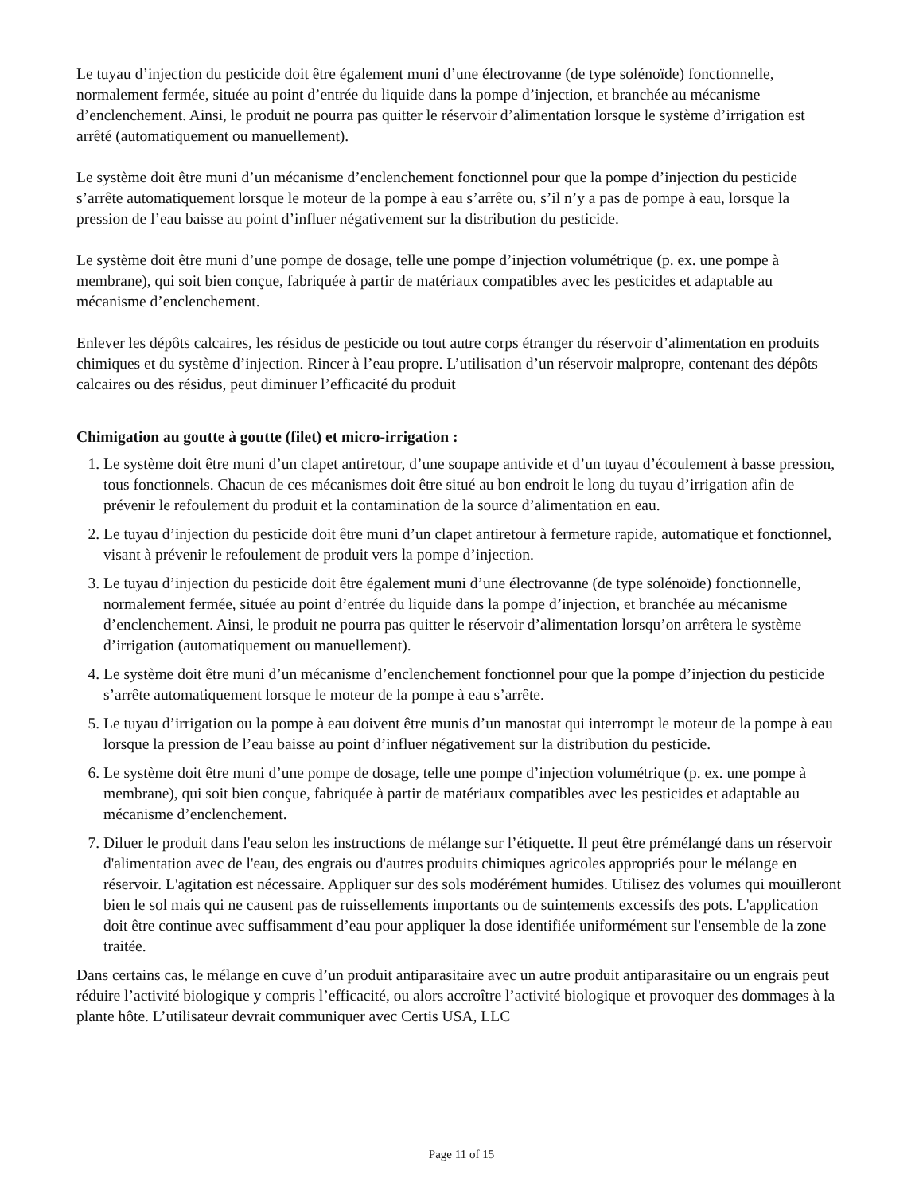Le tuyau d’injection du pesticide doit être également muni d’une électrovanne (de type solénoïde) fonctionnelle, normalement fermée, située au point d’entrée du liquide dans la pompe d’injection, et branchée au mécanisme d’enclenchement. Ainsi, le produit ne pourra pas quitter le réservoir d’alimentation lorsque le système d’irrigation est arrêté (automatiquement ou manuellement).
Le système doit être muni d’un mécanisme d’enclenchement fonctionnel pour que la pompe d’injection du pesticide s’arrête automatiquement lorsque le moteur de la pompe à eau s’arrête ou, s’il n’y a pas de pompe à eau, lorsque la pression de l’eau baisse au point d’influer négativement sur la distribution du pesticide.
Le système doit être muni d’une pompe de dosage, telle une pompe d’injection volumétrique (p. ex. une pompe à membrane), qui soit bien conçue, fabriquée à partir de matériaux compatibles avec les pesticides et adaptable au mécanisme d’enclenchement.
Enlever les dépôts calcaires, les résidus de pesticide ou tout autre corps étranger du réservoir d’alimentation en produits chimiques et du système d’injection. Rincer à l’eau propre. L’utilisation d’un réservoir malpropre, contenant des dépôts calcaires ou des résidus, peut diminuer l’efficacité du produit
Chimigation au goutte à goutte (filet) et micro-irrigation :
1. Le système doit être muni d’un clapet antiretour, d’une soupape antivide et d’un tuyau d’écoulement à basse pression, tous fonctionnels. Chacun de ces mécanismes doit être situé au bon endroit le long du tuyau d’irrigation afin de prévenir le refoulement du produit et la contamination de la source d’alimentation en eau.
2. Le tuyau d’injection du pesticide doit être muni d’un clapet antiretour à fermeture rapide, automatique et fonctionnel, visant à prévenir le refoulement de produit vers la pompe d’injection.
3. Le tuyau d’injection du pesticide doit être également muni d’une électrovanne (de type solénoïde) fonctionnelle, normalement fermée, située au point d’entrée du liquide dans la pompe d’injection, et branchée au mécanisme d’enclenchement. Ainsi, le produit ne pourra pas quitter le réservoir d’alimentation lorsqu’on arrêtera le système d’irrigation (automatiquement ou manuellement).
4. Le système doit être muni d’un mécanisme d’enclenchement fonctionnel pour que la pompe d’injection du pesticide s’arrête automatiquement lorsque le moteur de la pompe à eau s’arrête.
5. Le tuyau d’irrigation ou la pompe à eau doivent être munis d’un manostat qui interrompt le moteur de la pompe à eau lorsque la pression de l’eau baisse au point d’influer négativement sur la distribution du pesticide.
6. Le système doit être muni d’une pompe de dosage, telle une pompe d’injection volumétrique (p. ex. une pompe à membrane), qui soit bien conçue, fabriquée à partir de matériaux compatibles avec les pesticides et adaptable au mécanisme d’enclenchement.
7. Diluer le produit dans l'eau selon les instructions de mélange sur l’étiquette. Il peut être prémélangé dans un réservoir d'alimentation avec de l'eau, des engrais ou d'autres produits chimiques agricoles appropriés pour le mélange en réservoir. L'agitation est nécessaire. Appliquer sur des sols modérément humides. Utilisez des volumes qui mouilleront bien le sol mais qui ne causent pas de ruissellements importants ou de suintements excessifs des pots. L'application doit être continue avec suffisamment d’eau pour appliquer la dose identifiée uniformément sur l'ensemble de la zone traitée.
Dans certains cas, le mélange en cuve d’un produit antiparasitaire avec un autre produit antiparasitaire ou un engrais peut réduire l’activité biologique y compris l’efficacité, ou alors accroître l’activité biologique et provoquer des dommages à la plante hôte. L’utilisateur devrait communiquer avec Certis USA, LLC
Page 11 of 15